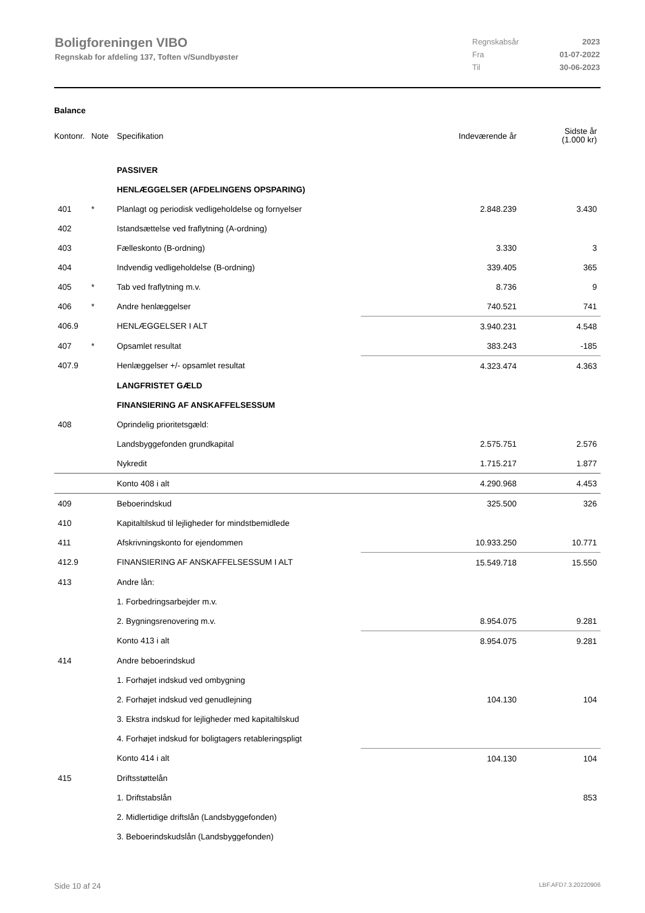Boligforeningen VIBO
Regnskab for afdeling 137, Toften v/Sundbyøster
Regnskabsår 2023 Fra 01-07-2022 Til 30-06-2023
Balance
| Kontonr. | Note | Specifikation | Indeværende år | Sidste år (1.000 kr) |
| --- | --- | --- | --- | --- |
| | | PASSIVER | | |
| | | HENLÆGGELSER (AFDELINGENS OPSPARING) | | |
| 401 | * | Planlagt og periodisk vedligeholdelse og fornyelser | 2.848.239 | 3.430 |
| 402 | | Istandsættelse ved fraflytning (A-ordning) | | |
| 403 | | Fælleskonto (B-ordning) | 3.330 | 3 |
| 404 | | Indvendig vedligeholdelse (B-ordning) | 339.405 | 365 |
| 405 | * | Tab ved fraflytning m.v. | 8.736 | 9 |
| 406 | * | Andre henlæggelser | 740.521 | 741 |
| 406.9 | | HENLÆGGELSER I ALT | 3.940.231 | 4.548 |
| 407 | * | Opsamlet resultat | 383.243 | -185 |
| 407.9 | | Henlæggelser +/- opsamlet resultat | 4.323.474 | 4.363 |
| | | LANGFRISTET GÆLD | | |
| | | FINANSIERING AF ANSKAFFELSESSUM | | |
| 408 | | Oprindelig prioritetsgæld: | | |
| | | Landsbyggefonden grundkapital | 2.575.751 | 2.576 |
| | | Nykredit | 1.715.217 | 1.877 |
| | | Konto 408 i alt | 4.290.968 | 4.453 |
| 409 | | Beboerindskud | 325.500 | 326 |
| 410 | | Kapitaltilskud til lejligheder for mindstbemidlede | | |
| 411 | | Afskrivningskonto for ejendommen | 10.933.250 | 10.771 |
| 412.9 | | FINANSIERING AF ANSKAFFELSESSUM I ALT | 15.549.718 | 15.550 |
| 413 | | Andre lån: | | |
| | | 1. Forbedringsarbejder m.v. | | |
| | | 2. Bygningsrenovering m.v. | 8.954.075 | 9.281 |
| | | Konto 413 i alt | 8.954.075 | 9.281 |
| 414 | | Andre beboerindskud | | |
| | | 1. Forhøjet indskud ved ombygning | | |
| | | 2. Forhøjet indskud ved genudlejning | 104.130 | 104 |
| | | 3. Ekstra indskud for lejligheder med kapitaltilskud | | |
| | | 4. Forhøjet indskud for boligtagers retableringspligt | | |
| | | Konto 414 i alt | 104.130 | 104 |
| 415 | | Driftsstøttelån | | |
| | | 1. Driftstabslån | | 853 |
| | | 2. Midlertidige driftslån (Landsbyggefonden) | | |
| | | 3. Beboerindskudslån (Landsbyggefonden) | | |
Side 10 af 24 LBF.AFD7.3.20220906